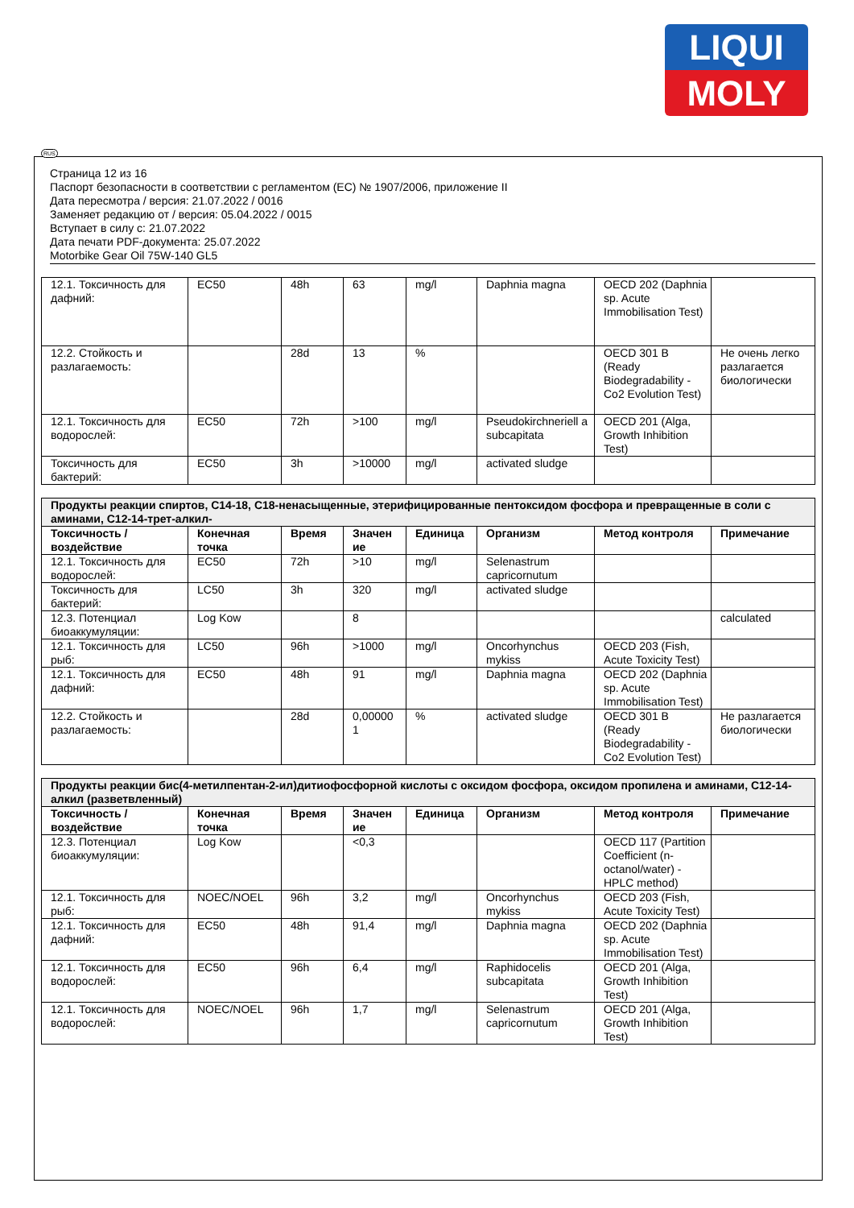LIQUI
MOLY
RUS
Страница 12 из 16
Паспорт безопасности в соответствии с регламентом (ЕС) № 1907/2006, приложение II
Дата пересмотра / версия: 21.07.2022 / 0016
Заменяет редакцию от / версия: 05.04.2022 / 0015
Вступает в силу с: 21.07.2022
Дата печати PDF-документа: 25.07.2022
Motorbike Gear Oil 75W-140 GL5
| 12.1. Токсичность для дафний: | EC50 | 48h | 63 | mg/l | Daphnia magna | OECD 202 (Daphnia sp. Acute Immobilisation Test) | |
| 12.2. Стойкость и разлагаемость: | | 28d | 13 | % | | OECD 301 B (Ready Biodegradability - Co2 Evolution Test) | Не очень легко разлагается биологически |
| 12.1. Токсичность для водорослей: | EC50 | 72h | >100 | mg/l | Pseudokirchneriell a subcapitata | OECD 201 (Alga, Growth Inhibition Test) | |
| Токсичность для бактерий: | EC50 | 3h | >10000 | mg/l | activated sludge | | |
| Продукты реакции спиртов, C14-18, C18-ненасыщенные, этерифицированные пентоксидом фосфора и превращенные в соли с аминами, C12-14-трет-алкил- | | | | | | | |
| Токсичность / воздействие | Конечная точка | Время | Значен ие | Единица | Организм | Метод контроля | Примечание |
| 12.1. Токсичность для водорослей: | EC50 | 72h | >10 | mg/l | Selenastrum capricornutum | | |
| Токсичность для бактерий: | LC50 | 3h | 320 | mg/l | activated sludge | | |
| 12.3. Потенциал биоаккумуляции: | Log Kow | | 8 | | | | calculated |
| 12.1. Токсичность для рыб: | LC50 | 96h | >1000 | mg/l | Oncorhynchus mykiss | OECD 203 (Fish, Acute Toxicity Test) | |
| 12.1. Токсичность для дафний: | EC50 | 48h | 91 | mg/l | Daphnia magna | OECD 202 (Daphnia sp. Acute Immobilisation Test) | |
| 12.2. Стойкость и разлагаемость: | | 28d | 0,00000 1 | % | activated sludge | OECD 301 B (Ready Biodegradability - Co2 Evolution Test) | Не разлагается биологически |
| Продукты реакции бис(4-метилпентан-2-ил)дитиофосфорной кислоты с оксидом фосфора, оксидом пропилена и аминами, C12-14-алкил (разветвленный) | | | | | | | |
| Токсичность / воздействие | Конечная точка | Время | Значен ие | Единица | Организм | Метод контроля | Примечание |
| 12.3. Потенциал биоаккумуляции: | Log Kow | | <0,3 | | | OECD 117 (Partition Coefficient (n-octanol/water) - HPLC method) | |
| 12.1. Токсичность для рыб: | NOEC/NOEL | 96h | 3,2 | mg/l | Oncorhynchus mykiss | OECD 203 (Fish, Acute Toxicity Test) | |
| 12.1. Токсичность для дафний: | EC50 | 48h | 91,4 | mg/l | Daphnia magna | OECD 202 (Daphnia sp. Acute Immobilisation Test) | |
| 12.1. Токсичность для водорослей: | EC50 | 96h | 6,4 | mg/l | Raphidocelis subcapitata | OECD 201 (Alga, Growth Inhibition Test) | |
| 12.1. Токсичность для водорослей: | NOEC/NOEL | 96h | 1,7 | mg/l | Selenastrum capricornutum | OECD 201 (Alga, Growth Inhibition Test) | |